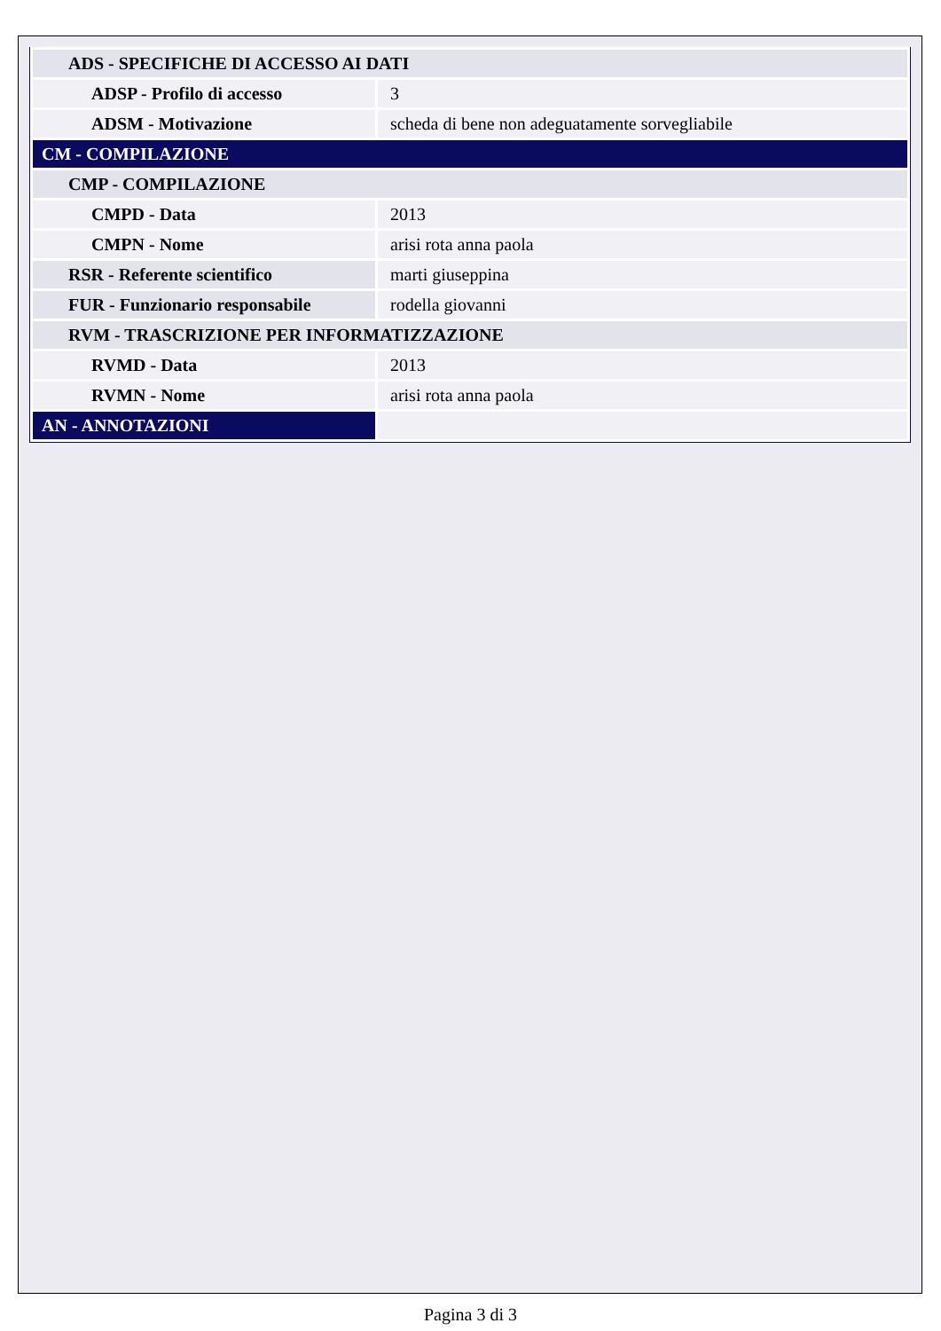| ADS - SPECIFICHE DI ACCESSO AI DATI | |
| ADSP - Profilo di accesso | 3 |
| ADSM - Motivazione | scheda di bene non adeguatamente sorvegliabile |
| CM - COMPILAZIONE | |
| CMP - COMPILAZIONE | |
| CMPD - Data | 2013 |
| CMPN - Nome | arisi rota anna paola |
| RSR - Referente scientifico | marti giuseppina |
| FUR - Funzionario responsabile | rodella giovanni |
| RVM - TRASCRIZIONE PER INFORMATIZZAZIONE | |
| RVMD - Data | 2013 |
| RVMN - Nome | arisi rota anna paola |
| AN - ANNOTAZIONI | |
Pagina 3 di 3